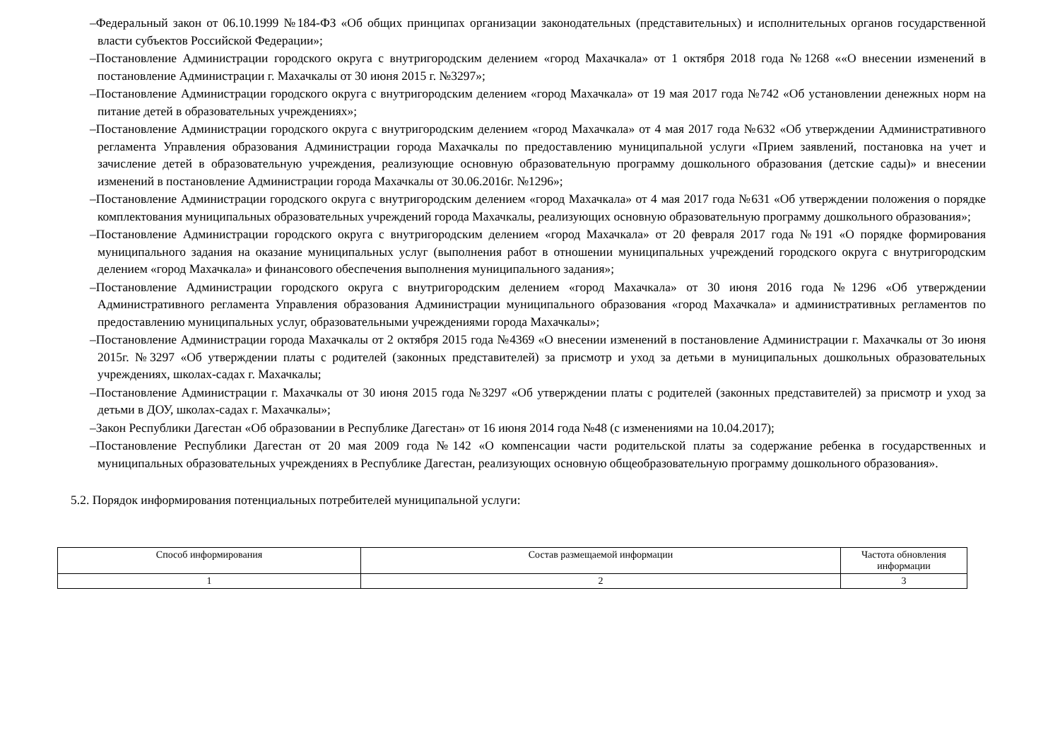–Федеральный закон от 06.10.1999 №184-ФЗ «Об общих принципах организации законодательных (представительных) и исполнительных органов государственной власти субъектов Российской Федерации»;
–Постановление Администрации городского округа с внутригородским делением «город Махачкала» от 1 октября 2018 года №1268 ««О внесении изменений в постановление Администрации г. Махачкалы от 30 июня 2015 г. №3297»;
–Постановление Администрации городского округа с внутригородским делением «город Махачкала» от 19 мая 2017 года №742 «Об установлении денежных норм на питание детей в образовательных учреждениях»;
–Постановление Администрации городского округа с внутригородским делением «город Махачкала» от 4 мая 2017 года №632 «Об утверждении Административного регламента Управления образования Администрации города Махачкалы по предоставлению муниципальной услуги «Прием заявлений, постановка на учет и зачисление детей в образовательную учреждения, реализующие основную образовательную программу дошкольного образования (детские сады)» и внесении изменений в постановление Администрации города Махачкалы от 30.06.2016г. №1296»;
–Постановление Администрации городского округа с внутригородским делением «город Махачкала» от 4 мая 2017 года №631 «Об утверждении положения о порядке комплектования муниципальных образовательных учреждений города Махачкалы, реализующих основную образовательную программу дошкольного образования»;
–Постановление Администрации городского округа с внутригородским делением «город Махачкала» от 20 февраля 2017 года №191 «О порядке формирования муниципального задания на оказание муниципальных услуг (выполнения работ в отношении муниципальных учреждений городского округа с внутригородским делением «город Махачкала» и финансового обеспечения выполнения муниципального задания»;
–Постановление Администрации городского округа с внутригородским делением «город Махачкала» от 30 июня 2016 года №1296 «Об утверждении Административного регламента Управления образования Администрации муниципального образования «город Махачкала» и административных регламентов по предоставлению муниципальных услуг, образовательными учреждениями города Махачкалы»;
–Постановление Администрации города Махачкалы от 2 октября 2015 года №4369 «О внесении изменений в постановление Администрации г. Махачкалы от 3о июня 2015г. №3297 «Об утверждении платы с родителей (законных представителей) за присмотр и уход за детьми в муниципальных дошкольных образовательных учреждениях, школах-садах г. Махачкалы;
–Постановление Администрации г. Махачкалы от 30 июня 2015 года №3297 «Об утверждении платы с родителей (законных представителей) за присмотр и уход за детьми в ДОУ, школах-садах г. Махачкалы»;
–Закон Республики Дагестан «Об образовании в Республике Дагестан» от 16 июня 2014 года №48 (с изменениями на 10.04.2017);
–Постановление Республики Дагестан от 20 мая 2009 года №142 «О компенсации части родительской платы за содержание ребенка в государственных и муниципальных образовательных учреждениях в Республике Дагестан, реализующих основную общеобразовательную программу дошкольного образования».
5.2. Порядок информирования потенциальных потребителей муниципальной услуги:
| Способ информирования | Состав размещаемой информации | Частота обновления информации |
| 1 | 2 | 3 |